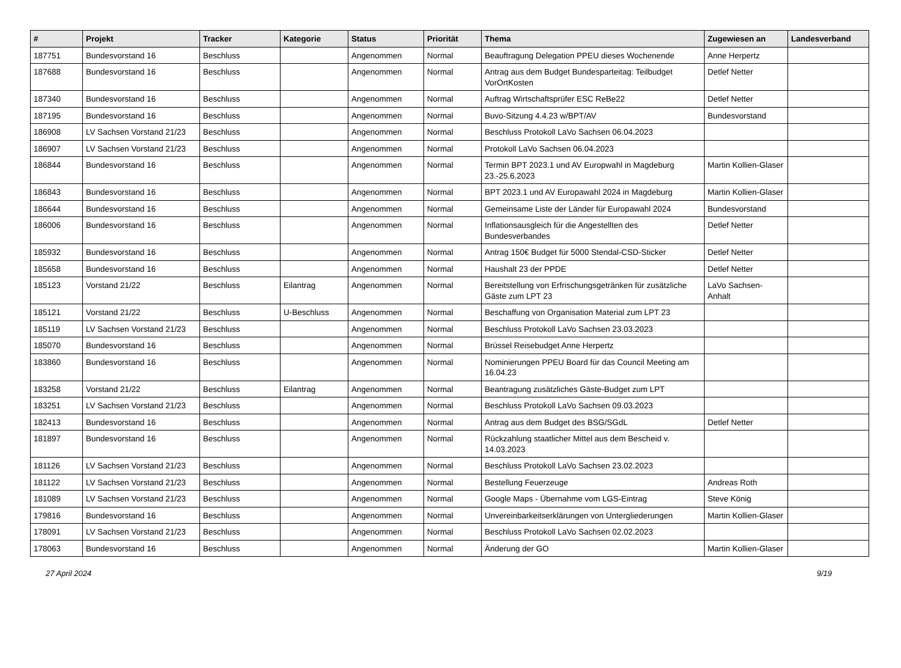| # | Projekt | Tracker | Kategorie | Status | Priorität | Thema | Zugewiesen an | Landesverband |
| --- | --- | --- | --- | --- | --- | --- | --- | --- |
| 187751 | Bundesvorstand 16 | Beschluss | | Angenommen | Normal | Beauftragung Delegation PPEU dieses Wochenende | Anne Herpertz | |
| 187688 | Bundesvorstand 16 | Beschluss | | Angenommen | Normal | Antrag aus dem Budget Bundesparteitag: Teilbudget VorOrtKosten | Detlef Netter | |
| 187340 | Bundesvorstand 16 | Beschluss | | Angenommen | Normal | Auftrag Wirtschaftsprüfer ESC ReBe22 | Detlef Netter | |
| 187195 | Bundesvorstand 16 | Beschluss | | Angenommen | Normal | Buvo-Sitzung 4.4.23 w/BPT/AV | Bundesvorstand | |
| 186908 | LV Sachsen Vorstand 21/23 | Beschluss | | Angenommen | Normal | Beschluss Protokoll LaVo Sachsen 06.04.2023 | | |
| 186907 | LV Sachsen Vorstand 21/23 | Beschluss | | Angenommen | Normal | Protokoll LaVo Sachsen 06.04.2023 | | |
| 186844 | Bundesvorstand 16 | Beschluss | | Angenommen | Normal | Termin BPT 2023.1 und AV Europwahl in Magdeburg 23.-25.6.2023 | Martin Kollien-Glaser | |
| 186843 | Bundesvorstand 16 | Beschluss | | Angenommen | Normal | BPT 2023.1 und AV Europawahl 2024 in Magdeburg | Martin Kollien-Glaser | |
| 186644 | Bundesvorstand 16 | Beschluss | | Angenommen | Normal | Gemeinsame Liste der Länder für Europawahl 2024 | Bundesvorstand | |
| 186006 | Bundesvorstand 16 | Beschluss | | Angenommen | Normal | Inflationsausgleich für die Angestellten des Bundesverbandes | Detlef Netter | |
| 185932 | Bundesvorstand 16 | Beschluss | | Angenommen | Normal | Antrag 150€ Budget für 5000 Stendal-CSD-Sticker | Detlef Netter | |
| 185658 | Bundesvorstand 16 | Beschluss | | Angenommen | Normal | Haushalt 23 der PPDE | Detlef Netter | |
| 185123 | Vorstand 21/22 | Beschluss | Eilantrag | Angenommen | Normal | Bereitstellung von Erfrischungsgetränken für zusätzliche Gäste zum LPT 23 | LaVo Sachsen-Anhalt | |
| 185121 | Vorstand 21/22 | Beschluss | U-Beschluss | Angenommen | Normal | Beschaffung von Organisation Material zum LPT 23 | | |
| 185119 | LV Sachsen Vorstand 21/23 | Beschluss | | Angenommen | Normal | Beschluss Protokoll LaVo Sachsen 23.03.2023 | | |
| 185070 | Bundesvorstand 16 | Beschluss | | Angenommen | Normal | Brüssel Reisebudget Anne Herpertz | | |
| 183860 | Bundesvorstand 16 | Beschluss | | Angenommen | Normal | Nominierungen PPEU Board für das Council Meeting am 16.04.23 | | |
| 183258 | Vorstand 21/22 | Beschluss | Eilantrag | Angenommen | Normal | Beantragung zusätzliches Gäste-Budget zum LPT | | |
| 183251 | LV Sachsen Vorstand 21/23 | Beschluss | | Angenommen | Normal | Beschluss Protokoll LaVo Sachsen 09.03.2023 | | |
| 182413 | Bundesvorstand 16 | Beschluss | | Angenommen | Normal | Antrag aus dem Budget des BSG/SGdL | Detlef Netter | |
| 181897 | Bundesvorstand 16 | Beschluss | | Angenommen | Normal | Rückzahlung staatlicher Mittel aus dem Bescheid v. 14.03.2023 | | |
| 181126 | LV Sachsen Vorstand 21/23 | Beschluss | | Angenommen | Normal | Beschluss Protokoll LaVo Sachsen 23.02.2023 | | |
| 181122 | LV Sachsen Vorstand 21/23 | Beschluss | | Angenommen | Normal | Bestellung Feuerzeuge | Andreas Roth | |
| 181089 | LV Sachsen Vorstand 21/23 | Beschluss | | Angenommen | Normal | Google Maps - Übernahme vom LGS-Eintrag | Steve König | |
| 179816 | Bundesvorstand 16 | Beschluss | | Angenommen | Normal | Unvereinbarkeitserklärungen von Untergliederungen | Martin Kollien-Glaser | |
| 178091 | LV Sachsen Vorstand 21/23 | Beschluss | | Angenommen | Normal | Beschluss Protokoll LaVo Sachsen 02.02.2023 | | |
| 178063 | Bundesvorstand 16 | Beschluss | | Angenommen | Normal | Änderung der GO | Martin Kollien-Glaser | |
27 April 2024 9/19